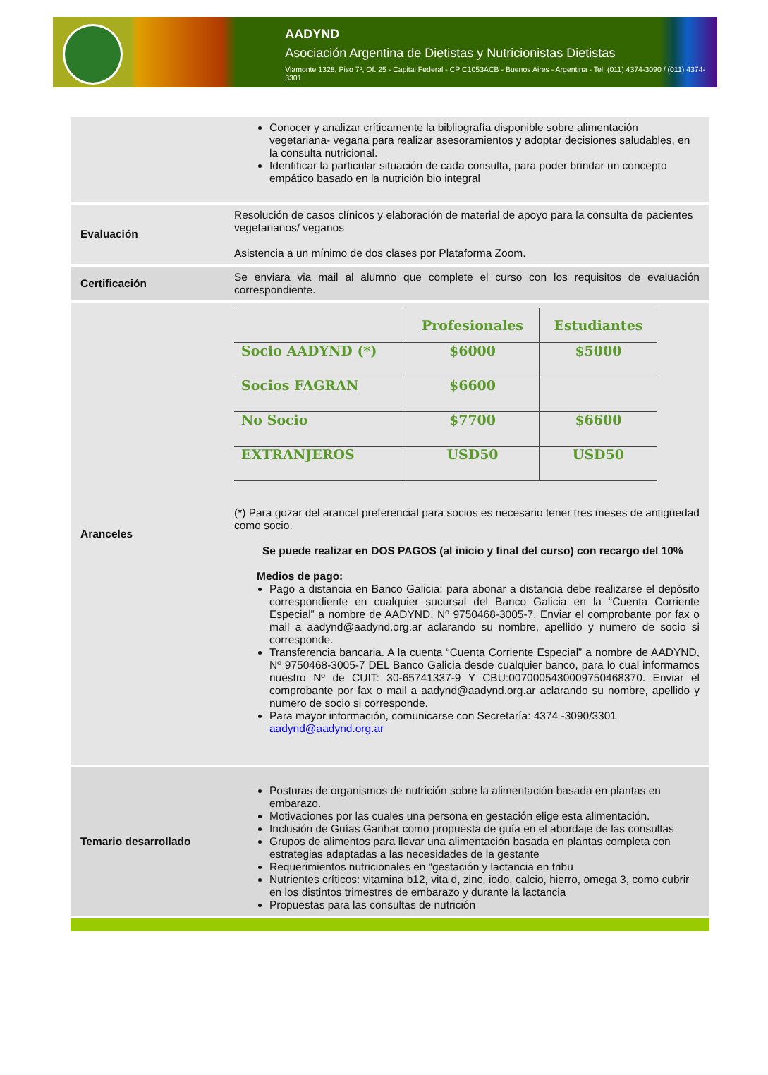AADYND
Asociación Argentina de Dietistas y Nutricionistas Dietistas
Viamonte 1328, Piso 7º, Of. 25 - Capital Federal - CP C1053ACB - Buenos Aires - Argentina - Tel: (011) 4374-3090 / (011) 4374-3301
| | Conocer y analizar críticamente la bibliografía disponible sobre alimentación vegetariana- vegana para realizar asesoramientos y adoptar decisiones saludables, en la consulta nutricional. Identificar la particular situación de cada consulta, para poder brindar un concepto empático basado en la nutrición bio integral |
| Evaluación | Resolución de casos clínicos y elaboración de material de apoyo para la consulta de pacientes vegetarianos/ veganos Asistencia a un mínimo de dos clases por Plataforma Zoom. |
| Certificación | Se enviara via mail al alumno que complete el curso con los requisitos de evaluación correspondiente. |
| Aranceles | / / Profesionales / Estudiantes / / --- / --- / --- / / Socio AADYND (*) / $6000 / $5000 / / Socios FAGRAN / $6600 / / / No Socio / $7700 / $6600 / / EXTRANJEROS / USD50 / USD50 / (*) Para gozar del arancel preferencial para socios es necesario tener tres meses de antigüedad como socio. Se puede realizar en DOS PAGOS (al inicio y final del curso) con recargo del 10% Medios de pago: Pago a distancia en Banco Galicia: para abonar a distancia debe realizarse el depósito correspondiente en cualquier sucursal del Banco Galicia en la “Cuenta Corriente Especial” a nombre de AADYND, Nº 9750468-3005-7. Enviar el comprobante por fax o mail a aadynd@aadynd.org.ar aclarando su nombre, apellido y numero de socio si corresponde. Transferencia bancaria. A la cuenta “Cuenta Corriente Especial” a nombre de AADYND, Nº 9750468-3005-7 DEL Banco Galicia desde cualquier banco, para lo cual informamos nuestro Nº de CUIT: 30-65741337-9 Y CBU:0070005430009750468370. Enviar el comprobante por fax o mail a aadynd@aadynd.org.ar aclarando su nombre, apellido y numero de socio si corresponde. Para mayor información, comunicarse con Secretaría: 4374 -3090/3301 aadynd@aadynd.org.ar |
| Temario desarrollado | Posturas de organismos de nutrición sobre la alimentación basada en plantas en embarazo. Motivaciones por las cuales una persona en gestación elige esta alimentación. Inclusión de Guías Ganhar como propuesta de guía en el abordaje de las consultas Grupos de alimentos para llevar una alimentación basada en plantas completa con estrategias adaptadas a las necesidades de la gestante Requerimientos nutricionales en “gestación y lactancia en tribu Nutrientes críticos: vitamina b12, vita d, zinc, iodo, calcio, hierro, omega 3, como cubrir en los distintos trimestres de embarazo y durante la lactancia Propuestas para las consultas de nutrición |